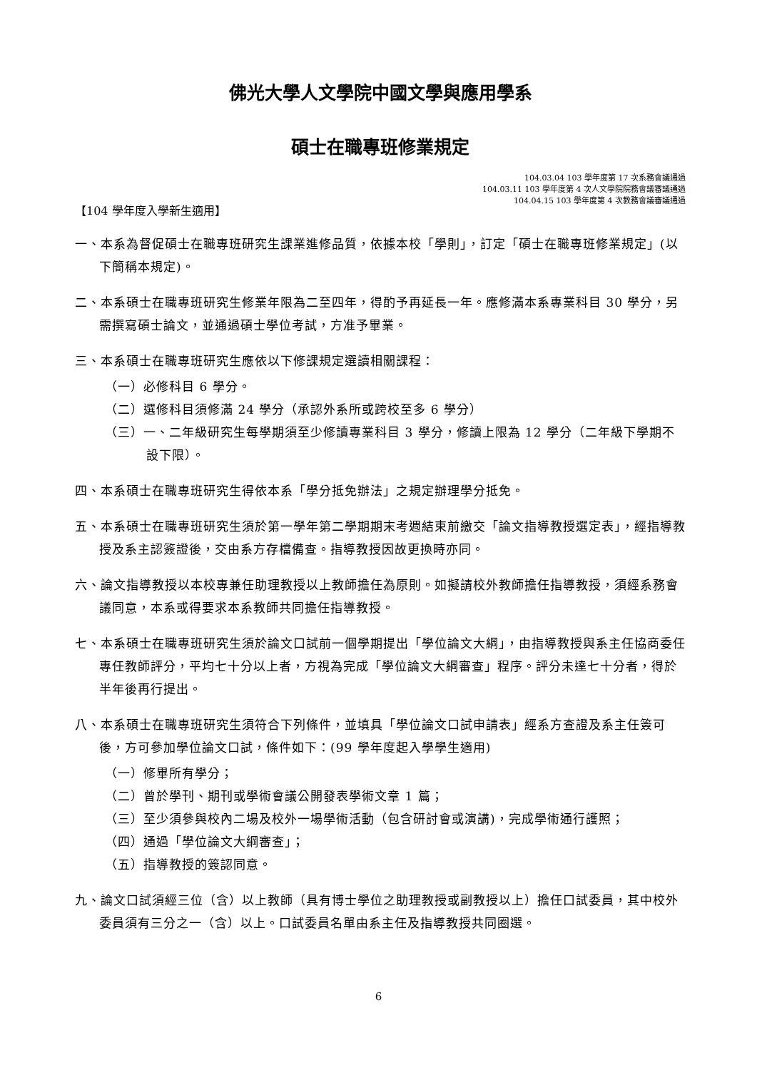佛光大學人文學院中國文學與應用學系
碩士在職專班修業規定
104.03.04 103 學年度第 17 次系務會議通過
104.03.11 103 學年度第 4 次人文學院院務會議審議通過
104.04.15 103 學年度第 4 次教務會議審議通過
【104 學年度入學新生適用】
一、本系為督促碩士在職專班研究生課業進修品質，依據本校「學則」，訂定「碩士在職專班修業規定」(以下簡稱本規定)。
二、本系碩士在職專班研究生修業年限為二至四年，得酌予再延長一年。應修滿本系專業科目 30 學分，另需撰寫碩士論文，並通過碩士學位考試，方准予畢業。
三、本系碩士在職專班研究生應依以下修課規定選讀相關課程：
（一）必修科目 6 學分。
（二）選修科目須修滿 24 學分（承認外系所或跨校至多 6 學分）
（三）一、二年級研究生每學期須至少修讀專業科目 3 學分，修讀上限為 12 學分（二年級下學期不設下限）。
四、本系碩士在職專班研究生得依本系「學分抵免辦法」之規定辦理學分抵免。
五、本系碩士在職專班研究生須於第一學年第二學期期末考週結束前繳交「論文指導教授選定表」，經指導教授及系主認簽證後，交由系方存檔備查。指導教授因故更換時亦同。
六、論文指導教授以本校專兼任助理教授以上教師擔任為原則。如擬請校外教師擔任指導教授，須經系務會議同意，本系或得要求本系教師共同擔任指導教授。
七、本系碩士在職專班研究生須於論文口試前一個學期提出「學位論文大綱」，由指導教授與系主任協商委任專任教師評分，平均七十分以上者，方視為完成「學位論文大綱審查」程序。評分未達七十分者，得於半年後再行提出。
八、本系碩士在職專班研究生須符合下列條件，並填具「學位論文口試申請表」經系方查證及系主任簽可後，方可參加學位論文口試，條件如下：(99 學年度起入學學生適用)
（一）修畢所有學分；
（二）曾於學刊、期刊或學術會議公開發表學術文章 1 篇；
（三）至少須參與校內二場及校外一場學術活動（包含研討會或演講)，完成學術通行護照；
（四）通過「學位論文大綱審查」；
（五）指導教授的簽認同意。
九、論文口試須經三位（含）以上教師（具有博士學位之助理教授或副教授以上）擔任口試委員，其中校外委員須有三分之一（含）以上。口試委員名單由系主任及指導教授共同圈選。
6